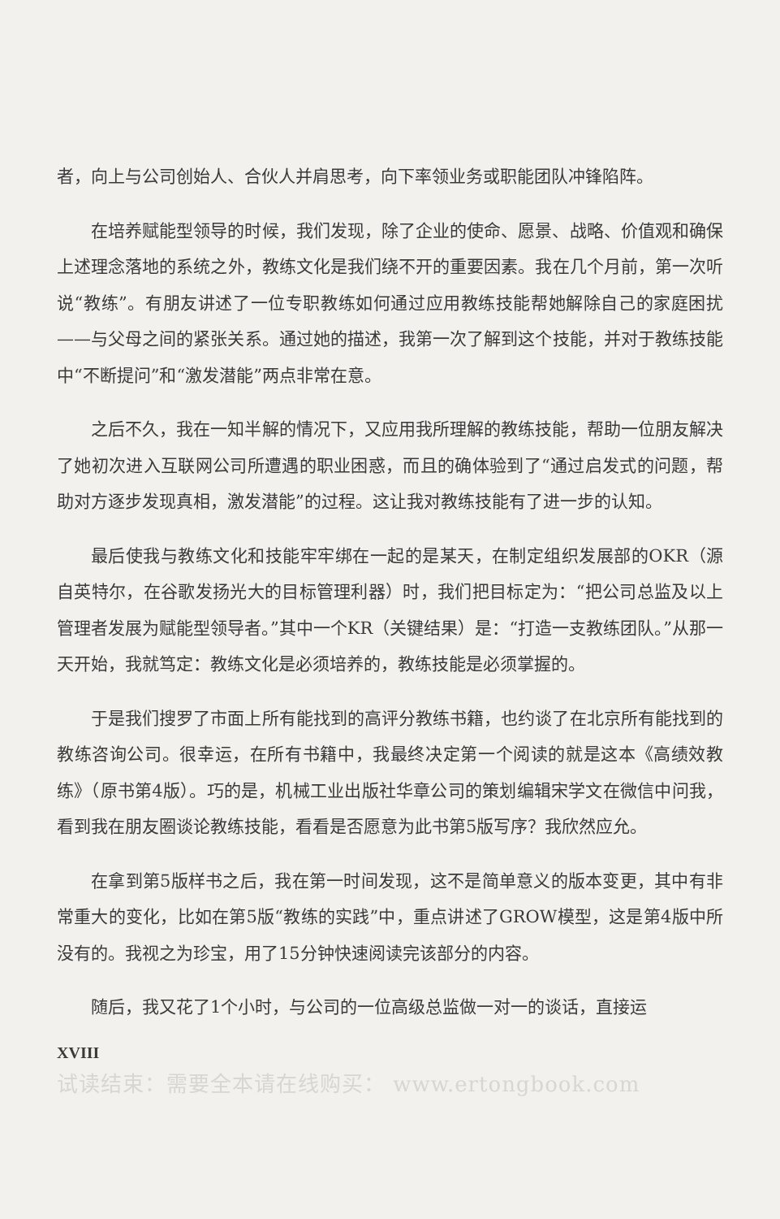者，向上与公司创始人、合伙人并肩思考，向下率领业务或职能团队冲锋陷阵。
在培养赋能型领导的时候，我们发现，除了企业的使命、愿景、战略、价值观和确保上述理念落地的系统之外，教练文化是我们绕不开的重要因素。我在几个月前，第一次听说“教练”。有朋友讲述了一位专职教练如何通过应用教练技能帮她解除自己的家庭困扰——与父母之间的紧张关系。通过她的描述，我第一次了解到这个技能，并对于教练技能中“不断提问”和“激发潜能”两点非常在意。
之后不久，我在一知半解的情况下，又应用我所理解的教练技能，帮助一位朋友解决了她初次进入互联网公司所遭遇的职业困惑，而且的确体验到了“通过启发式的问题，帮助对方逐步发现真相，激发潜能”的过程。这让我对教练技能有了进一步的认知。
最后使我与教练文化和技能牢牢绑在一起的是某天，在制定组织发展部的OKR（源自英特尔，在谷歌发扬光大的目标管理利器）时，我们把目标定为：“把公司总监及以上管理者发展为赋能型领导者。”其中一个KR（关键结果）是：“打造一支教练团队。”从那一天开始，我就笃定：教练文化是必须培养的，教练技能是必须掌握的。
于是我们搜罗了市面上所有能找到的高评分教练书籍，也约谈了在北京所有能找到的教练咨询公司。很幸运，在所有书籍中，我最终决定第一个阅读的就是这本《高绩效教练》（原书第4版）。巧的是，机械工业出版社华章公司的策划编辑宋学文在微信中问我，看到我在朋友圈谈论教练技能，看看是否愿意为此书第5版写序？我欣然应允。
在拿到第5版样书之后，我在第一时间发现，这不是简单意义的版本变更，其中有非常重大的变化，比如在第5版“教练的实践”中，重点讲述了GROW模型，这是第4版中所没有的。我视之为珍宝，用了15分钟快速阅读完该部分的内容。
随后，我又花了1个小时，与公司的一位高级总监做一对一的谈话，直接运
XVIII
试读结束：需要全本请在线购买： www.ertongbook.com